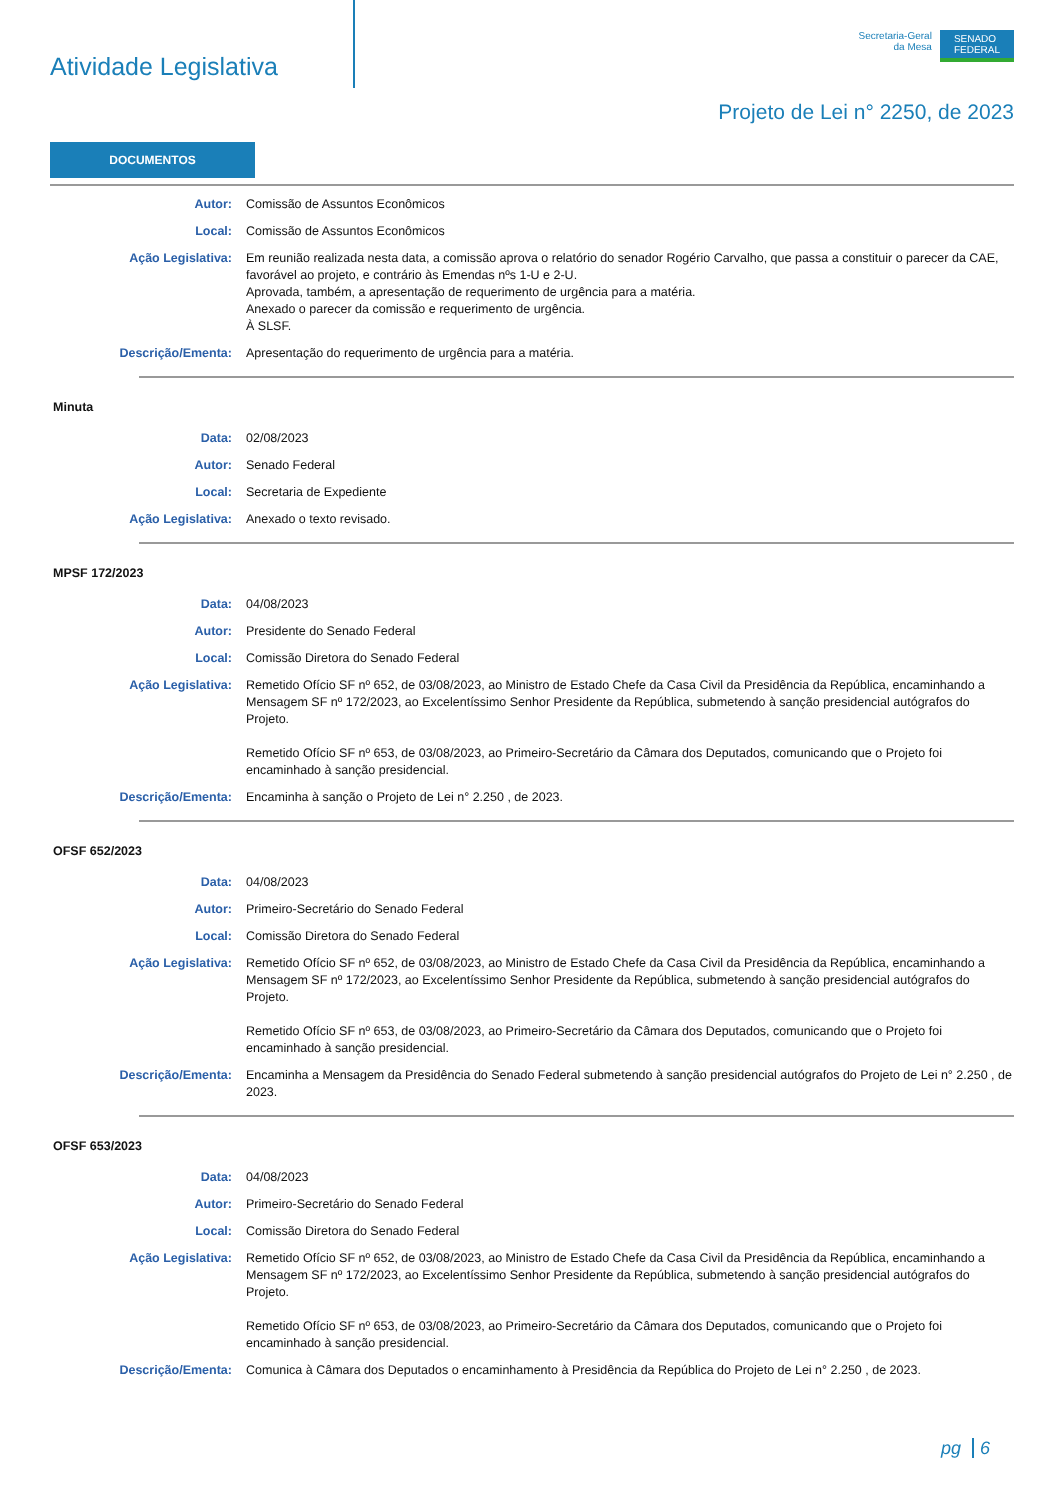Atividade Legislativa
Secretaria-Geral
da Mesa
SENADO
FEDERAL
Projeto de Lei n° 2250, de 2023
DOCUMENTOS
Autor: Comissão de Assuntos Econômicos
Local: Comissão de Assuntos Econômicos
Ação Legislativa: Em reunião realizada nesta data, a comissão aprova o relatório do senador Rogério Carvalho, que passa a constituir o parecer da CAE, favorável ao projeto, e contrário às Emendas nºs 1-U e 2-U.
Aprovada, também, a apresentação de requerimento de urgência para a matéria.
Anexado o parecer da comissão e requerimento de urgência.
À SLSF.
Descrição/Ementa: Apresentação do requerimento de urgência para a matéria.
Minuta
Data: 02/08/2023
Autor: Senado Federal
Local: Secretaria de Expediente
Ação Legislativa: Anexado o texto revisado.
MPSF 172/2023
Data: 04/08/2023
Autor: Presidente do Senado Federal
Local: Comissão Diretora do Senado Federal
Ação Legislativa: Remetido Ofício SF nº 652, de 03/08/2023, ao Ministro de Estado Chefe da Casa Civil da Presidência da República, encaminhando a Mensagem SF nº 172/2023, ao Excelentíssimo Senhor Presidente da República, submetendo à sanção presidencial autógrafos do Projeto.
Remetido Ofício SF nº 653, de 03/08/2023, ao Primeiro-Secretário da Câmara dos Deputados, comunicando que o Projeto foi encaminhado à sanção presidencial.
Descrição/Ementa: Encaminha à sanção o Projeto de Lei n° 2.250 , de 2023.
OFSF 652/2023
Data: 04/08/2023
Autor: Primeiro-Secretário do Senado Federal
Local: Comissão Diretora do Senado Federal
Ação Legislativa: Remetido Ofício SF nº 652, de 03/08/2023, ao Ministro de Estado Chefe da Casa Civil da Presidência da República, encaminhando a Mensagem SF nº 172/2023, ao Excelentíssimo Senhor Presidente da República, submetendo à sanção presidencial autógrafos do Projeto.
Remetido Ofício SF nº 653, de 03/08/2023, ao Primeiro-Secretário da Câmara dos Deputados, comunicando que o Projeto foi encaminhado à sanção presidencial.
Descrição/Ementa: Encaminha a Mensagem da Presidência do Senado Federal submetendo à sanção presidencial autógrafos do Projeto de Lei n° 2.250 , de 2023.
OFSF 653/2023
Data: 04/08/2023
Autor: Primeiro-Secretário do Senado Federal
Local: Comissão Diretora do Senado Federal
Ação Legislativa: Remetido Ofício SF nº 652, de 03/08/2023, ao Ministro de Estado Chefe da Casa Civil da Presidência da República, encaminhando a Mensagem SF nº 172/2023, ao Excelentíssimo Senhor Presidente da República, submetendo à sanção presidencial autógrafos do Projeto.
Remetido Ofício SF nº 653, de 03/08/2023, ao Primeiro-Secretário da Câmara dos Deputados, comunicando que o Projeto foi encaminhado à sanção presidencial.
Descrição/Ementa: Comunica à Câmara dos Deputados o encaminhamento à Presidência da República do Projeto de Lei n° 2.250 , de 2023.
pg 6